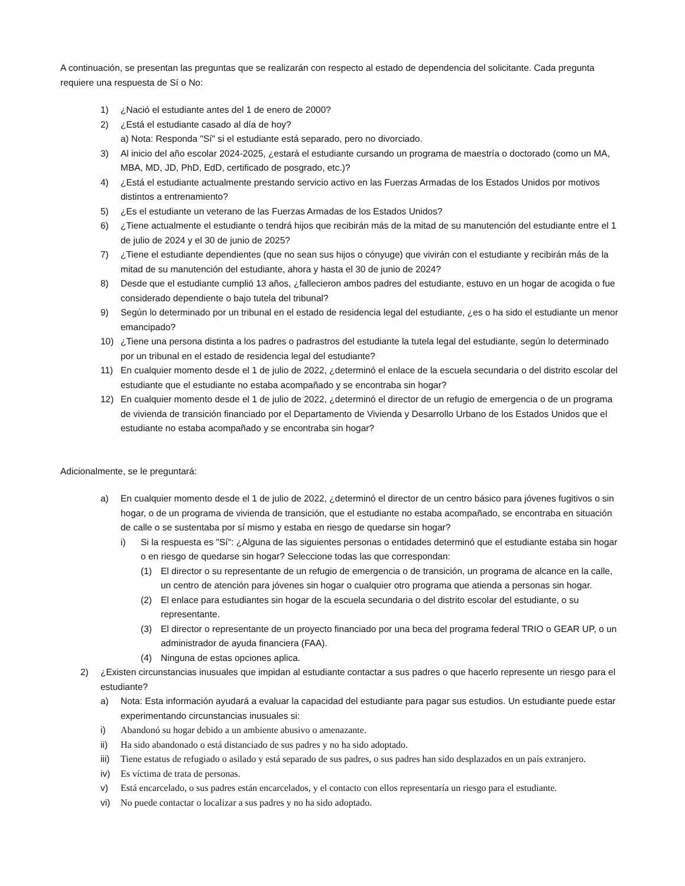A continuación, se presentan las preguntas que se realizarán con respecto al estado de dependencia del solicitante. Cada pregunta requiere una respuesta de Sí o No:
1) ¿Nació el estudiante antes del 1 de enero de 2000?
2) ¿Está el estudiante casado al día de hoy?
a) Nota: Responda "Sí" si el estudiante está separado, pero no divorciado.
3) Al inicio del año escolar 2024-2025, ¿estará el estudiante cursando un programa de maestría o doctorado (como un MA, MBA, MD, JD, PhD, EdD, certificado de posgrado, etc.)?
4) ¿Está el estudiante actualmente prestando servicio activo en las Fuerzas Armadas de los Estados Unidos por motivos distintos a entrenamiento?
5) ¿Es el estudiante un veterano de las Fuerzas Armadas de los Estados Unidos?
6) ¿Tiene actualmente el estudiante o tendrá hijos que recibirán más de la mitad de su manutención del estudiante entre el 1 de julio de 2024 y el 30 de junio de 2025?
7) ¿Tiene el estudiante dependientes (que no sean sus hijos o cónyuge) que vivirán con el estudiante y recibirán más de la mitad de su manutención del estudiante, ahora y hasta el 30 de junio de 2024?
8) Desde que el estudiante cumplió 13 años, ¿fallecieron ambos padres del estudiante, estuvo en un hogar de acogida o fue considerado dependiente o bajo tutela del tribunal?
9) Según lo determinado por un tribunal en el estado de residencia legal del estudiante, ¿es o ha sido el estudiante un menor emancipado?
10) ¿Tiene una persona distinta a los padres o padrastros del estudiante la tutela legal del estudiante, según lo determinado por un tribunal en el estado de residencia legal del estudiante?
11) En cualquier momento desde el 1 de julio de 2022, ¿determinó el enlace de la escuela secundaria o del distrito escolar del estudiante que el estudiante no estaba acompañado y se encontraba sin hogar?
12) En cualquier momento desde el 1 de julio de 2022, ¿determinó el director de un refugio de emergencia o de un programa de vivienda de transición financiado por el Departamento de Vivienda y Desarrollo Urbano de los Estados Unidos que el estudiante no estaba acompañado y se encontraba sin hogar?
Adicionalmente, se le preguntará:
a) En cualquier momento desde el 1 de julio de 2022, ¿determinó el director de un centro básico para jóvenes fugitivos o sin hogar, o de un programa de vivienda de transición, que el estudiante no estaba acompañado, se encontraba en situación de calle o se sustentaba por sí mismo y estaba en riesgo de quedarse sin hogar?
i) Si la respuesta es "Sí": ¿Alguna de las siguientes personas o entidades determinó que el estudiante estaba sin hogar o en riesgo de quedarse sin hogar? Seleccione todas las que correspondan:
(1) El director o su representante de un refugio de emergencia o de transición, un programa de alcance en la calle, un centro de atención para jóvenes sin hogar o cualquier otro programa que atienda a personas sin hogar.
(2) El enlace para estudiantes sin hogar de la escuela secundaria o del distrito escolar del estudiante, o su representante.
(3) El director o representante de un proyecto financiado por una beca del programa federal TRIO o GEAR UP, o un administrador de ayuda financiera (FAA).
(4) Ninguna de estas opciones aplica.
2) ¿Existen circunstancias inusuales que impidan al estudiante contactar a sus padres o que hacerlo represente un riesgo para el estudiante?
a) Nota: Esta información ayudará a evaluar la capacidad del estudiante para pagar sus estudios. Un estudiante puede estar experimentando circunstancias inusuales si:
i) Abandonó su hogar debido a un ambiente abusivo o amenazante.
ii) Ha sido abandonado o está distanciado de sus padres y no ha sido adoptado.
iii) Tiene estatus de refugiado o asilado y está separado de sus padres, o sus padres han sido desplazados en un país extranjero.
iv) Es víctima de trata de personas.
v) Está encarcelado, o sus padres están encarcelados, y el contacto con ellos representaría un riesgo para el estudiante.
vi) No puede contactar o localizar a sus padres y no ha sido adoptado.